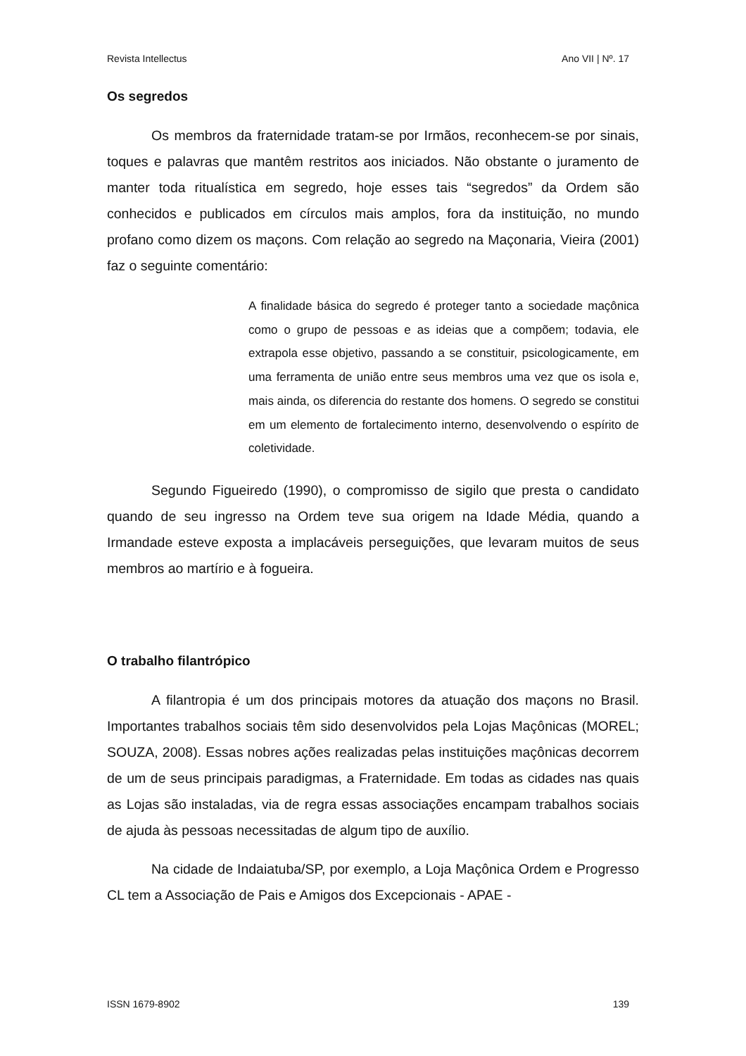Revista Intellectus Ano VII | Nº. 17
Os segredos
Os membros da fraternidade tratam-se por Irmãos, reconhecem-se por sinais, toques e palavras que mantêm restritos aos iniciados. Não obstante o juramento de manter toda ritualística em segredo, hoje esses tais “segredos” da Ordem são conhecidos e publicados em círculos mais amplos, fora da instituição, no mundo profano como dizem os maçons. Com relação ao segredo na Maçonaria, Vieira (2001) faz o seguinte comentário:
A finalidade básica do segredo é proteger tanto a sociedade maçônica como o grupo de pessoas e as ideias que a compõem; todavia, ele extrapola esse objetivo, passando a se constituir, psicologicamente, em uma ferramenta de união entre seus membros uma vez que os isola e, mais ainda, os diferencia do restante dos homens. O segredo se constitui em um elemento de fortalecimento interno, desenvolvendo o espírito de coletividade.
Segundo Figueiredo (1990), o compromisso de sigilo que presta o candidato quando de seu ingresso na Ordem teve sua origem na Idade Média, quando a Irmandade esteve exposta a implacáveis perseguições, que levaram muitos de seus membros ao martírio e à fogueira.
O trabalho filantrópico
A filantropia é um dos principais motores da atuação dos maçons no Brasil. Importantes trabalhos sociais têm sido desenvolvidos pela Lojas Maçônicas (MOREL; SOUZA, 2008). Essas nobres ações realizadas pelas instituições maçônicas decorrem de um de seus principais paradigmas, a Fraternidade. Em todas as cidades nas quais as Lojas são instaladas, via de regra essas associações encampam trabalhos sociais de ajuda às pessoas necessitadas de algum tipo de auxílio.
Na cidade de Indaiatuba/SP, por exemplo, a Loja Maçônica Ordem e Progresso CL tem a Associação de Pais e Amigos dos Excepcionais - APAE -
ISSN 1679-8902 139